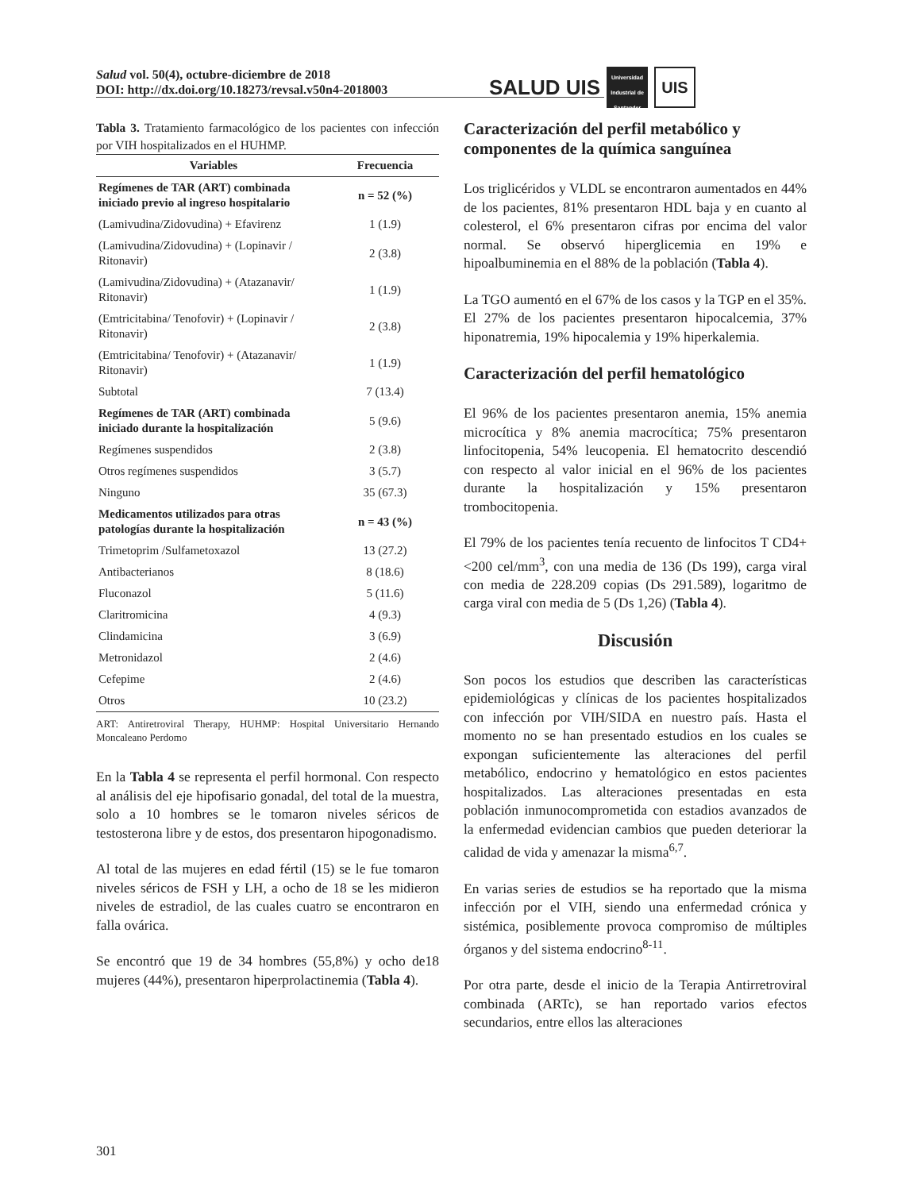Salud vol. 50(4), octubre-diciembre de 2018
DOI: http://dx.doi.org/10.18273/revsal.v50n4-2018003
SALUD UIS Universidad Industrial de Santander UIS
Tabla 3. Tratamiento farmacológico de los pacientes con infección por VIH hospitalizados en el HUHMP.
| Variables | Frecuencia |
| --- | --- |
| Regímenes de TAR (ART) combinada iniciado previo al ingreso hospitalario | n = 52 (%) |
| (Lamivudina/Zidovudina) + Efavirenz | 1 (1.9) |
| (Lamivudina/Zidovudina) + (Lopinavir / Ritonavir) | 2 (3.8) |
| (Lamivudina/Zidovudina) + (Atazanavir/ Ritonavir) | 1 (1.9) |
| (Emtricitabina/ Tenofovir) + (Lopinavir / Ritonavir) | 2 (3.8) |
| (Emtricitabina/ Tenofovir) + (Atazanavir/ Ritonavir) | 1 (1.9) |
| Subtotal | 7 (13.4) |
| Regímenes de TAR (ART) combinada iniciado durante la hospitalización | 5 (9.6) |
| Regímenes suspendidos | 2 (3.8) |
| Otros regímenes suspendidos | 3 (5.7) |
| Ninguno | 35 (67.3) |
| Medicamentos utilizados para otras patologías durante la hospitalización | n = 43 (%) |
| Trimetoprim /Sulfametoxazol | 13 (27.2) |
| Antibacterianos | 8 (18.6) |
| Fluconazol | 5 (11.6) |
| Claritromicina | 4 (9.3) |
| Clindamicina | 3 (6.9) |
| Metronidazol | 2 (4.6) |
| Cefepime | 2 (4.6) |
| Otros | 10 (23.2) |
ART: Antiretroviral Therapy, HUHMP: Hospital Universitario Hernando Moncaleano Perdomo
En la Tabla 4 se representa el perfil hormonal. Con respecto al análisis del eje hipofisario gonadal, del total de la muestra, solo a 10 hombres se le tomaron niveles séricos de testosterona libre y de estos, dos presentaron hipogonadismo.
Al total de las mujeres en edad fértil (15) se le fue tomaron niveles séricos de FSH y LH, a ocho de 18 se les midieron niveles de estradiol, de las cuales cuatro se encontraron en falla ovárica.
Se encontró que 19 de 34 hombres (55,8%) y ocho de18 mujeres (44%), presentaron hiperprolactinemia (Tabla 4).
Caracterización del perfil metabólico y componentes de la química sanguínea
Los triglicéridos y VLDL se encontraron aumentados en 44% de los pacientes, 81% presentaron HDL baja y en cuanto al colesterol, el 6% presentaron cifras por encima del valor normal. Se observó hiperglicemia en 19% e hipoalbuminemia en el 88% de la población (Tabla 4).
La TGO aumentó en el 67% de los casos y la TGP en el 35%. El 27% de los pacientes presentaron hipocalcemia, 37% hiponatremia, 19% hipocalemia y 19% hiperkalemia.
Caracterización del perfil hematológico
El 96% de los pacientes presentaron anemia, 15% anemia microcítica y 8% anemia macrocítica; 75% presentaron linfocitopenia, 54% leucopenia. El hematocrito descendió con respecto al valor inicial en el 96% de los pacientes durante la hospitalización y 15% presentaron trombocitopenia.
El 79% de los pacientes tenía recuento de linfocitos T CD4+ <200 cel/mm<sup>3</sup>, con una media de 136 (Ds 199), carga viral con media de 228.209 copias (Ds 291.589), logaritmo de carga viral con media de 5 (Ds 1,26) (Tabla 4).
Discusión
Son pocos los estudios que describen las características epidemiológicas y clínicas de los pacientes hospitalizados con infección por VIH/SIDA en nuestro país. Hasta el momento no se han presentado estudios en los cuales se expongan suficientemente las alteraciones del perfil metabólico, endocrino y hematológico en estos pacientes hospitalizados. Las alteraciones presentadas en esta población inmunocomprometida con estadios avanzados de la enfermedad evidencian cambios que pueden deteriorar la calidad de vida y amenazar la misma<sup>6,7</sup>.
En varias series de estudios se ha reportado que la misma infección por el VIH, siendo una enfermedad crónica y sistémica, posiblemente provoca compromiso de múltiples órganos y del sistema endocrino<sup>8-11</sup>.
Por otra parte, desde el inicio de la Terapia Antirretroviral combinada (ARTc), se han reportado varios efectos secundarios, entre ellos las alteraciones
301